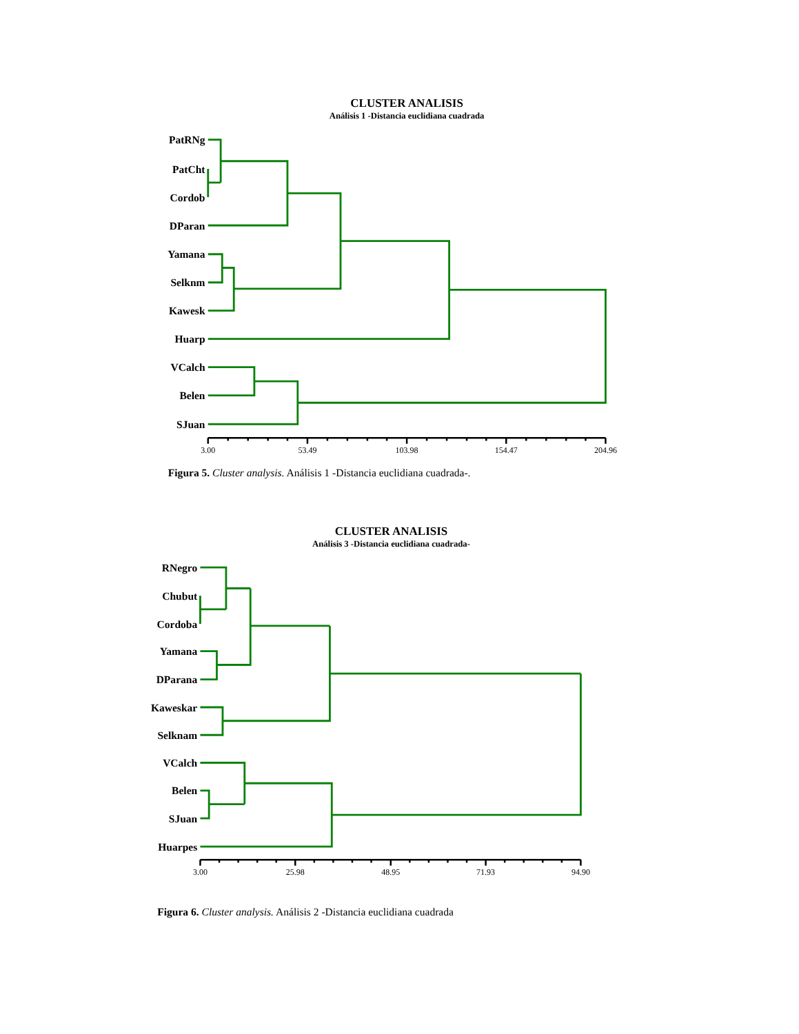CLUSTER ANALISIS
Análisis 1 -Distancia euclidiana cuadrada
PatRNg
PatCht
Cordob
DParan
Yamana
Selknm
Kawesk
Huarp
VCalch
Belen
SJuan
3.00
53.49
103.98
154.47
204.96
Figura 5. Cluster analysis. Análisis 1 -Distancia euclidiana cuadrada-.
CLUSTER ANALISIS
Análisis 3 -Distancia euclidiana cuadrada-
RNegro
Chubut
Cordoba
Yamana
DParana
Kaweskar
Selknam
VCalch
Belen
SJuan
Huarpes
3.00
25.98
48.95
71.93
94.90
Figura 6. Cluster analysis. Análisis 2 -Distancia euclidiana cuadrada